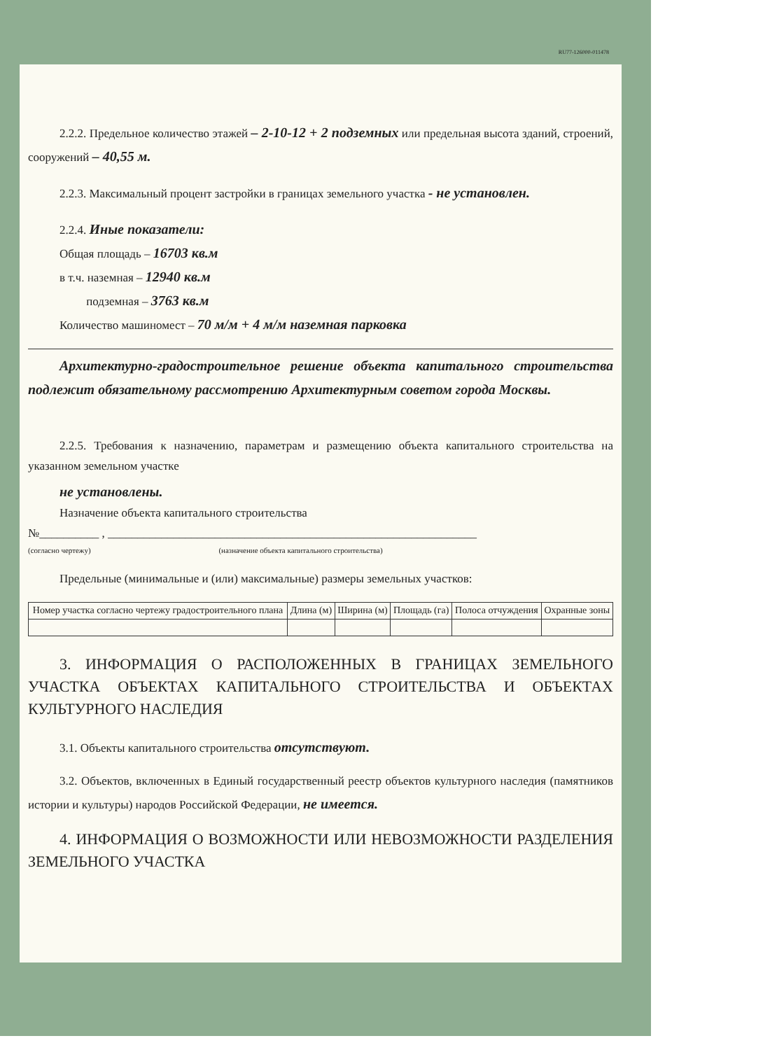RU77-126000-011478
2.2.2. Предельное количество этажей – 2-10-12 + 2 подземных или предельная высота зданий, строений, сооружений – 40,55 м.
2.2.3. Максимальный процент застройки в границах земельного участка - не установлен.
2.2.4. Иные показатели:
Общая площадь – 16703 кв.м
в т.ч. наземная – 12940 кв.м
подземная – 3763 кв.м
Количество машиномест – 70 м/м + 4 м/м наземная парковка
Архитектурно-градостроительное решение объекта капитального строительства подлежит обязательному рассмотрению Архитектурным советом города Москвы.
2.2.5. Требования к назначению, параметрам и размещению объекта капитального строительства на указанном земельном участке
не установлены.
Назначение объекта капитального строительства
№__________ , ______________________________________________________________
(согласно чертежу) (назначение объекта капитального строительства)
Предельные (минимальные и (или) максимальные) размеры земельных участков:
| Номер участка согласно чертежу градостроительного плана | Длина (м) | Ширина (м) | Площадь (га) | Полоса отчуждения | Охранные зоны |
| --- | --- | --- | --- | --- | --- |
3. ИНФОРМАЦИЯ О РАСПОЛОЖЕННЫХ В ГРАНИЦАХ ЗЕМЕЛЬНОГО УЧАСТКА ОБЪЕКТАХ КАПИТАЛЬНОГО СТРОИТЕЛЬСТВА И ОБЪЕКТАХ КУЛЬТУРНОГО НАСЛЕДИЯ
3.1. Объекты капитального строительства отсутствуют.
3.2. Объектов, включенных в Единый государственный реестр объектов культурного наследия (памятников истории и культуры) народов Российской Федерации, не имеется.
4. ИНФОРМАЦИЯ О ВОЗМОЖНОСТИ ИЛИ НЕВОЗМОЖНОСТИ РАЗДЕЛЕНИЯ ЗЕМЕЛЬНОГО УЧАСТКА